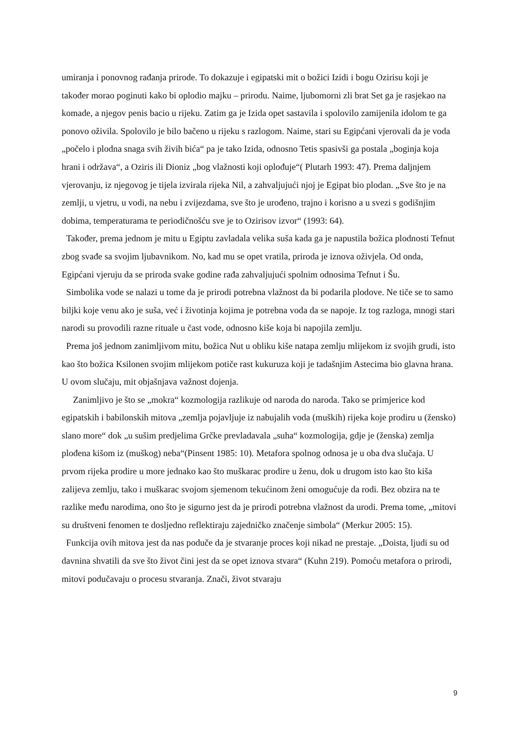umiranja i ponovnog rađanja prirode. To dokazuje i egipatski mit o božici Izidi i bogu Ozirisu koji je također morao poginuti kako bi oplodio majku – prirodu. Naime, ljubomorni zli brat Set ga je rasjekao na komade, a njegov penis bacio u rijeku. Zatim ga je Izida opet sastavila i spolovilo zamijenila idolom te ga ponovo oživila. Spolovilo je bilo bačeno u rijeku s razlogom. Naime, stari su Egipćani vjerovali da je voda „počelo i plodna snaga svih živih bića“ pa je tako Izida, odnosno Tetis spasivši ga postala „boginja koja hrani i održava“, a Oziris ili Dioniz „bog vlažnosti koji oplođuje“( Plutarh 1993: 47). Prema daljnjem vjerovanju, iz njegovog je tijela izvirala rijeka Nil, a zahvaljujući njoj je Egipat bio plodan. „Sve što je na zemlji, u vjetru, u vodi, na nebu i zvijezdama, sve što je urođeno, trajno i korisno a u svezi s godišnjim dobima, temperaturama te periodičnošću sve je to Ozirisov izvor“ (1993: 64).
Također, prema jednom je mitu u Egiptu zavladala velika suša kada ga je napustila božica plodnosti Tefnut zbog svađe sa svojim ljubavnikom. No, kad mu se opet vratila, priroda je iznova oživjela. Od onda, Egipćani vjeruju da se priroda svake godine rađa zahvaljujući spolnim odnosima Tefnut i Šu.
Simbolika vode se nalazi u tome da je prirodi potrebna vlažnost da bi podarila plodove. Ne tiče se to samo biljki koje venu ako je suša, već i životinja kojima je potrebna voda da se napoje. Iz tog razloga, mnogi stari narodi su provodili razne rituale u čast vode, odnosno kiše koja bi napojila zemlju.
Prema još jednom zanimljivom mitu, božica Nut u obliku kiše natapa zemlju mlijekom iz svojih grudi, isto kao što božica Ksilonen svojim mlijekom potiče rast kukuruza koji je tadašnjim Astecima bio glavna hrana. U ovom slučaju, mit objašnjava važnost dojenja.
Zanimljivo je što se „mokra“ kozmologija razlikuje od naroda do naroda. Tako se primjerice kod egipatskih i babilonskih mitova „zemlja pojavljuje iz nabujalih voda (muških) rijeka koje prodiru u (žensko) slano more“ dok „u sušim predjelima Grčke prevladavala „suha“ kozmologija, gdje je (ženska) zemlja plođena kišom iz (muškog) neba“(Pinsent 1985: 10). Metafora spolnog odnosa je u oba dva slučaja. U prvom rijeka prodire u more jednako kao što muškarac prodire u ženu, dok u drugom isto kao što kiša zalijeva zemlju, tako i muškarac svojom sjemenom tekućinom ženi omogućuje da rodi. Bez obzira na te razlike među narodima, ono što je sigurno jest da je prirodi potrebna vlažnost da urodi. Prema tome, „mitovi su društveni fenomen te dosljedno reflektiraju zajedničko značenje simbola“ (Merkur 2005: 15).
Funkcija ovih mitova jest da nas poduče da je stvaranje proces koji nikad ne prestaje. „Doista, ljudi su od davnina shvatili da sve što život čini jest da se opet iznova stvara“ (Kuhn 219). Pomoću metafora o prirodi, mitovi podučavaju o procesu stvaranja. Znači, život stvaraju
9